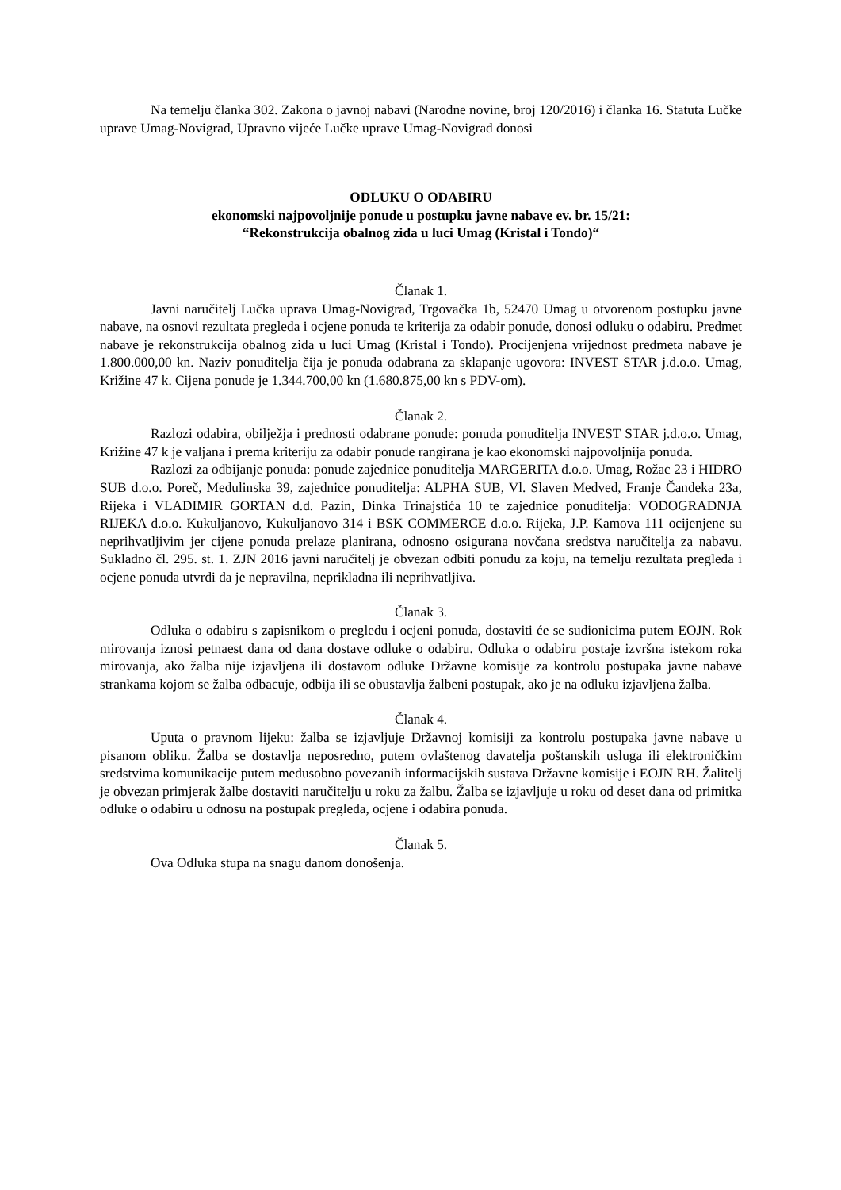Na temelju članka 302. Zakona o javnoj nabavi (Narodne novine, broj 120/2016) i članka 16. Statuta Lučke uprave Umag-Novigrad, Upravno vijeće Lučke uprave Umag-Novigrad donosi
ODLUKU O ODABIRU
ekonomski najpovoljnije ponude u postupku javne nabave ev. br. 15/21:
“Rekonstrukcija obalnog zida u luci Umag (Kristal i Tondo)“
Članak 1.
Javni naručitelj Lučka uprava Umag-Novigrad, Trgovačka 1b, 52470 Umag u otvorenom postupku javne nabave, na osnovi rezultata pregleda i ocjene ponuda te kriterija za odabir ponude, donosi odluku o odabiru. Predmet nabave je rekonstrukcija obalnog zida u luci Umag (Kristal i Tondo). Procijenjena vrijednost predmeta nabave je 1.800.000,00 kn. Naziv ponuditelja čija je ponuda odabrana za sklapanje ugovora: INVEST STAR j.d.o.o. Umag, Križine 47 k. Cijena ponude je 1.344.700,00 kn (1.680.875,00 kn s PDV-om).
Članak 2.
Razlozi odabira, obilježja i prednosti odabrane ponude: ponuda ponuditelja INVEST STAR j.d.o.o. Umag, Križine 47 k je valjana i prema kriteriju za odabir ponude rangirana je kao ekonomski najpovoljnija ponuda.
Razlozi za odbijanje ponuda: ponude zajednice ponuditelja MARGERITA d.o.o. Umag, Rožac 23 i HIDRO SUB d.o.o. Poreč, Medulinska 39, zajednice ponuditelja: ALPHA SUB, Vl. Slaven Medved, Franje Čandeka 23a, Rijeka i VLADIMIR GORTAN d.d. Pazin, Dinka Trinajstića 10 te zajednice ponuditelja: VODOGRADNJA RIJEKA d.o.o. Kukuljanovo, Kukuljanovo 314 i BSK COMMERCE d.o.o. Rijeka, J.P. Kamova 111 ocijenjene su neprihvatljivim jer cijene ponuda prelaze planirana, odnosno osigurana novčana sredstva naručitelja za nabavu. Sukladno čl. 295. st. 1. ZJN 2016 javni naručitelj je obvezan odbiti ponudu za koju, na temelju rezultata pregleda i ocjene ponuda utvrdi da je nepravilna, neprikladna ili neprihvatljiva.
Članak 3.
Odluka o odabiru s zapisnikom o pregledu i ocjeni ponuda, dostaviti će se sudionicima putem EOJN. Rok mirovanja iznosi petnaest dana od dana dostave odluke o odabiru. Odluka o odabiru postaje izvršna istekom roka mirovanja, ako žalba nije izjavljena ili dostavom odluke Državne komisije za kontrolu postupaka javne nabave strankama kojom se žalba odbacuje, odbija ili se obustavlja žalbeni postupak, ako je na odluku izjavljena žalba.
Članak 4.
Uputa o pravnom lijeku: žalba se izjavljuje Državnoj komisiji za kontrolu postupaka javne nabave u pisanom obliku. Žalba se dostavlja neposredno, putem ovlaštenog davatelja poštanskih usluga ili elektroničkim sredstvima komunikacije putem međusobno povezanih informacijskih sustava Državne komisije i EOJN RH. Žalitelj je obvezan primjerak žalbe dostaviti naručitelju u roku za žalbu. Žalba se izjavljuje u roku od deset dana od primitka odluke o odabiru u odnosu na postupak pregleda, ocjene i odabira ponuda.
Članak 5.
Ova Odluka stupa na snagu danom donošenja.